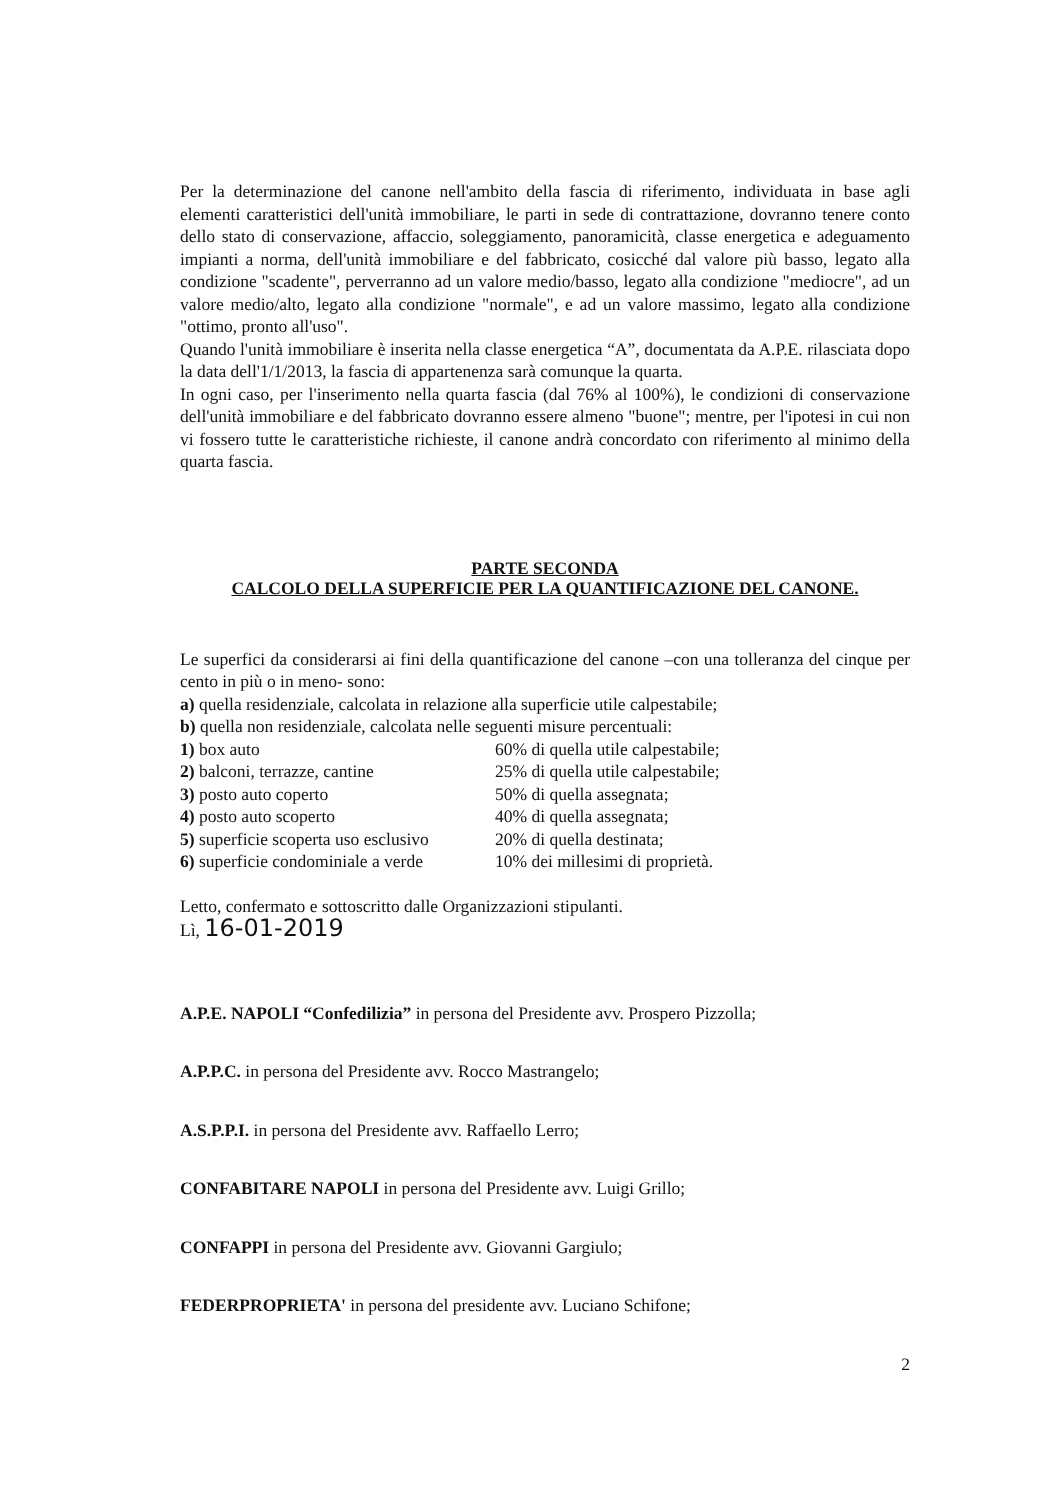Per la determinazione del canone nell'ambito della fascia di riferimento, individuata in base agli elementi caratteristici dell'unità immobiliare, le parti in sede di contrattazione, dovranno tenere conto dello stato di conservazione, affaccio, soleggiamento, panoramicità, classe energetica e adeguamento impianti a norma, dell'unità immobiliare e del fabbricato, cosicché dal valore più basso, legato alla condizione "scadente", perverranno ad un valore medio/basso, legato alla condizione "mediocre", ad un valore medio/alto, legato alla condizione "normale", e ad un valore massimo, legato alla condizione "ottimo, pronto all'uso".
Quando l'unità immobiliare è inserita nella classe energetica “A”, documentata da A.P.E. rilasciata dopo la data dell'1/1/2013, la fascia di appartenenza sarà comunque la quarta.
In ogni caso, per l'inserimento nella quarta fascia (dal 76% al 100%), le condizioni di conservazione dell'unità immobiliare e del fabbricato dovranno essere almeno "buone"; mentre, per l'ipotesi in cui non vi fossero tutte le caratteristiche richieste, il canone andrà concordato con riferimento al minimo della quarta fascia.
PARTE SECONDA
CALCOLO DELLA SUPERFICIE PER LA QUANTIFICAZIONE DEL CANONE.
Le superfici da considerarsi ai fini della quantificazione del canone –con una tolleranza del cinque per cento in più o in meno- sono:
a) quella residenziale, calcolata in relazione alla superficie utile calpestabile;
b) quella non residenziale, calcolata nelle seguenti misure percentuali:
1) box auto
60% di quella utile calpestabile;
2) balconi, terrazze, cantine
25% di quella utile calpestabile;
3) posto auto coperto
50% di quella assegnata;
4) posto auto scoperto
40% di quella assegnata;
5) superficie scoperta uso esclusivo
20% di quella destinata;
6) superficie condominiale a verde
10% dei millesimi di proprietà.
Letto, confermato e sottoscritto dalle Organizzazioni stipulanti.
Lì, 16-01-2019
A.P.E. NAPOLI “Confedilizia” in persona del Presidente avv. Prospero Pizzolla;
A.P.P.C. in persona del Presidente avv. Rocco Mastrangelo;
A.S.P.P.I. in persona del Presidente avv. Raffaello Lerro;
CONFABITARE NAPOLI in persona del Presidente avv. Luigi Grillo;
CONFAPPI in persona del Presidente avv. Giovanni Gargiulo;
FEDERPROPRIETA' in persona del presidente avv. Luciano Schifone;
2